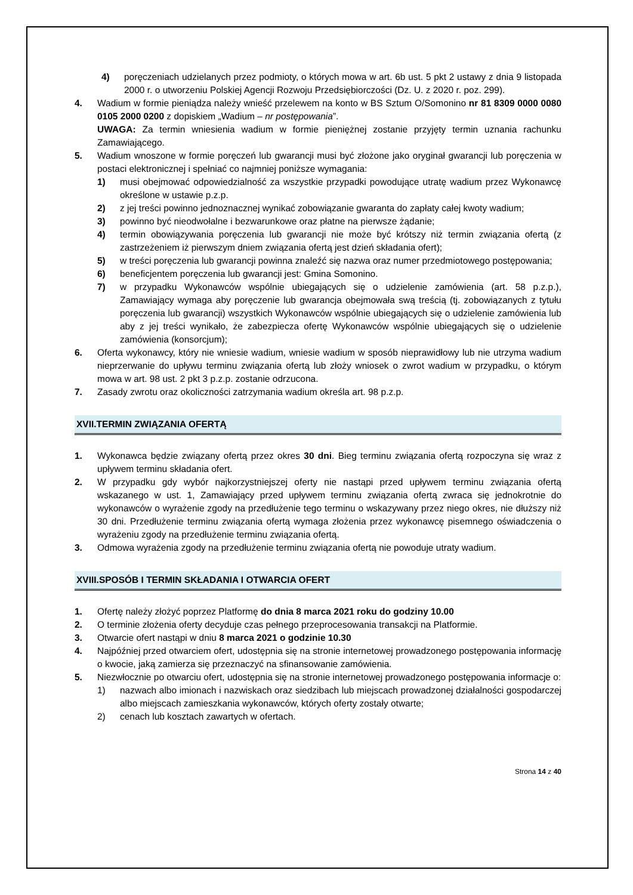4) poręczeniach udzielanych przez podmioty, o których mowa w art. 6b ust. 5 pkt 2 ustawy z dnia 9 listopada 2000 r. o utworzeniu Polskiej Agencji Rozwoju Przedsiębiorczości (Dz. U. z 2020 r. poz. 299).
4. Wadium w formie pieniądza należy wnieść przelewem na konto w BS Sztum O/Somonino nr 81 8309 0000 0080 0105 2000 0200 z dopiskiem „Wadium – nr postępowania”.
UWAGA: Za termin wniesienia wadium w formie pieniężnej zostanie przyjęty termin uznania rachunku Zamawiającego.
5. Wadium wnoszone w formie poręczeń lub gwarancji musi być złożone jako oryginał gwarancji lub poręczenia w postaci elektronicznej i spełniać co najmniej poniższe wymagania:
1) musi obejmować odpowiedzialność za wszystkie przypadki powodujące utratę wadium przez Wykonawcę określone w ustawie p.z.p.
2) z jej treści powinno jednoznacznej wynikać zobowiązanie gwaranta do zapłaty całej kwoty wadium;
3) powinno być nieodwołalne i bezwarunkowe oraz płatne na pierwsze żądanie;
4) termin obowiązywania poręczenia lub gwarancji nie może być krótszy niż termin związania ofertą (z zastrzeżeniem iż pierwszym dniem związania ofertą jest dzień składania ofert);
5) w treści poręczenia lub gwarancji powinna znaleźć się nazwa oraz numer przedmiotowego postępowania;
6) beneficjentem poręczenia lub gwarancji jest: Gmina Somonino.
7) w przypadku Wykonawców wspólnie ubiegających się o udzielenie zamówienia (art. 58 p.z.p.), Zamawiający wymaga aby poręczenie lub gwarancja obejmowała swą treścią (tj. zobowiązanych z tytułu poręczenia lub gwarancji) wszystkich Wykonawców wspólnie ubiegających się o udzielenie zamówienia lub aby z jej treści wynikało, że zabezpiecza ofertę Wykonawców wspólnie ubiegających się o udzielenie zamówienia (konsorcjum);
6. Oferta wykonawcy, który nie wniesie wadium, wniesie wadium w sposób nieprawidłowy lub nie utrzyma wadium nieprzerwanie do upływu terminu związania ofertą lub złoży wniosek o zwrot wadium w przypadku, o którym mowa w art. 98 ust. 2 pkt 3 p.z.p. zostanie odrzucona.
7. Zasady zwrotu oraz okoliczności zatrzymania wadium określa art. 98 p.z.p.
XVII.TERMIN ZWIĄZANIA OFERTĄ
1. Wykonawca będzie związany ofertą przez okres 30 dni. Bieg terminu związania ofertą rozpoczyna się wraz z upływem terminu składania ofert.
2. W przypadku gdy wybór najkorzystniejszej oferty nie nastąpi przed upływem terminu związania ofertą wskazanego w ust. 1, Zamawiający przed upływem terminu związania ofertą zwraca się jednokrotnie do wykonawców o wyrażenie zgody na przedłużenie tego terminu o wskazywany przez niego okres, nie dłuższy niż 30 dni. Przedłużenie terminu związania ofertą wymaga złożenia przez wykonawcę pisemnego oświadczenia o wyrażeniu zgody na przedłużenie terminu związania ofertą.
3. Odmowa wyrażenia zgody na przedłużenie terminu związania ofertą nie powoduje utraty wadium.
XVIII.SPOSÓB I TERMIN SKŁADANIA I OTWARCIA OFERT
1. Ofertę należy złożyć poprzez Platformę do dnia 8 marca 2021 roku do godziny 10.00
2. O terminie złożenia oferty decyduje czas pełnego przeprocesowania transakcji na Platformie.
3. Otwarcie ofert nastąpi w dniu 8 marca 2021 o godzinie 10.30
4. Najpóźniej przed otwarciem ofert, udostępnia się na stronie internetowej prowadzonego postępowania informację o kwocie, jaką zamierza się przeznaczyć na sfinansowanie zamówienia.
5. Niezwłocznie po otwarciu ofert, udostępnia się na stronie internetowej prowadzonego postępowania informacje o:
1) nazwach albo imionach i nazwiskach oraz siedzibach lub miejscach prowadzonej działalności gospodarczej albo miejscach zamieszkania wykonawców, których oferty zostały otwarte;
2) cenach lub kosztach zawartych w ofertach.
Strona 14 z 40